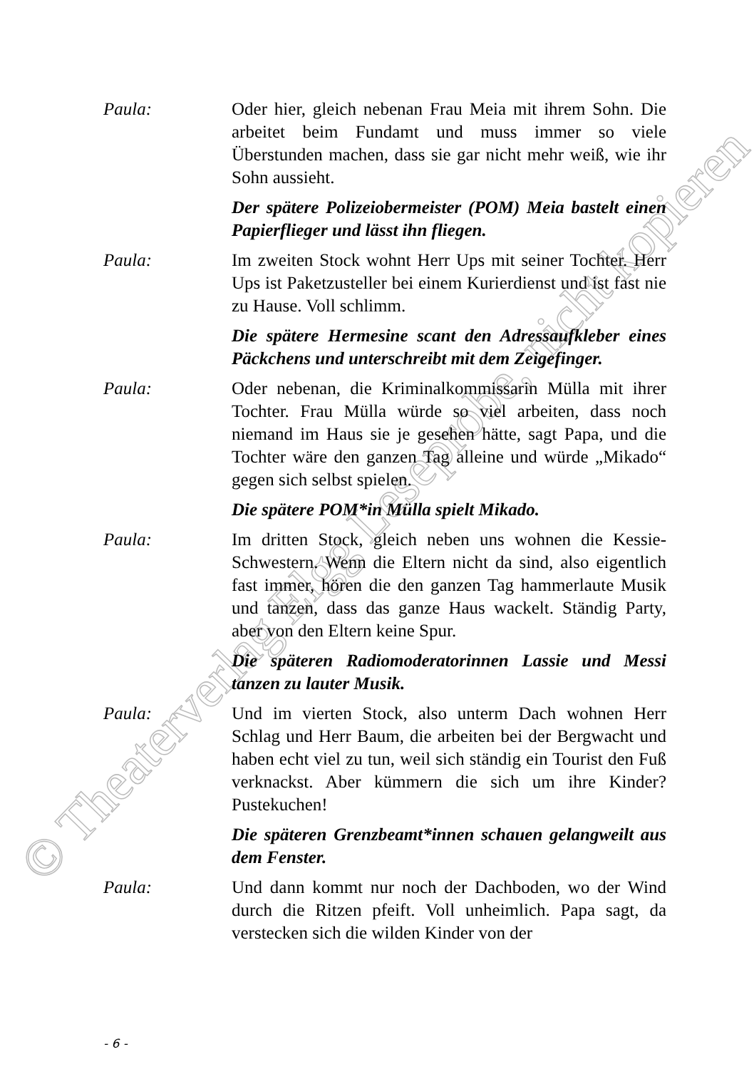© Theaterverlag Elgg Leseprobe, nicht kopieren
Paula: Oder hier, gleich nebenan Frau Meia mit ihrem Sohn. Die arbeitet beim Fundamt und muss immer so viele Überstunden machen, dass sie gar nicht mehr weiß, wie ihr Sohn aussieht.
Der spätere Polizeiobermeister (POM) Meia bastelt einen Papierflieger und lässt ihn fliegen.
Paula: Im zweiten Stock wohnt Herr Ups mit seiner Tochter. Herr Ups ist Paketzusteller bei einem Kurierdienst und ist fast nie zu Hause. Voll schlimm.
Die spätere Hermesine scant den Adressaufkleber eines Päckchens und unterschreibt mit dem Zeigefinger.
Paula: Oder nebenan, die Kriminalkommissarin Mülla mit ihrer Tochter. Frau Mülla würde so viel arbeiten, dass noch niemand im Haus sie je gesehen hätte, sagt Papa, und die Tochter wäre den ganzen Tag alleine und würde „Mikado“ gegen sich selbst spielen.
Die spätere POM*in Mülla spielt Mikado.
Paula: Im dritten Stock, gleich neben uns wohnen die Kessie-Schwestern. Wenn die Eltern nicht da sind, also eigentlich fast immer, hören die den ganzen Tag hammerlaute Musik und tanzen, dass das ganze Haus wackelt. Ständig Party, aber von den Eltern keine Spur.
Die späteren Radiomoderatorinnen Lassie und Messi tanzen zu lauter Musik.
Paula: Und im vierten Stock, also unterm Dach wohnen Herr Schlag und Herr Baum, die arbeiten bei der Bergwacht und haben echt viel zu tun, weil sich ständig ein Tourist den Fuß verknackst. Aber kümmern die sich um ihre Kinder? Pustekuchen!
Die späteren Grenzbeamt*innen schauen gelangweilt aus dem Fenster.
Paula: Und dann kommt nur noch der Dachboden, wo der Wind durch die Ritzen pfeift. Voll unheimlich. Papa sagt, da verstecken sich die wilden Kinder von der
- 6 -